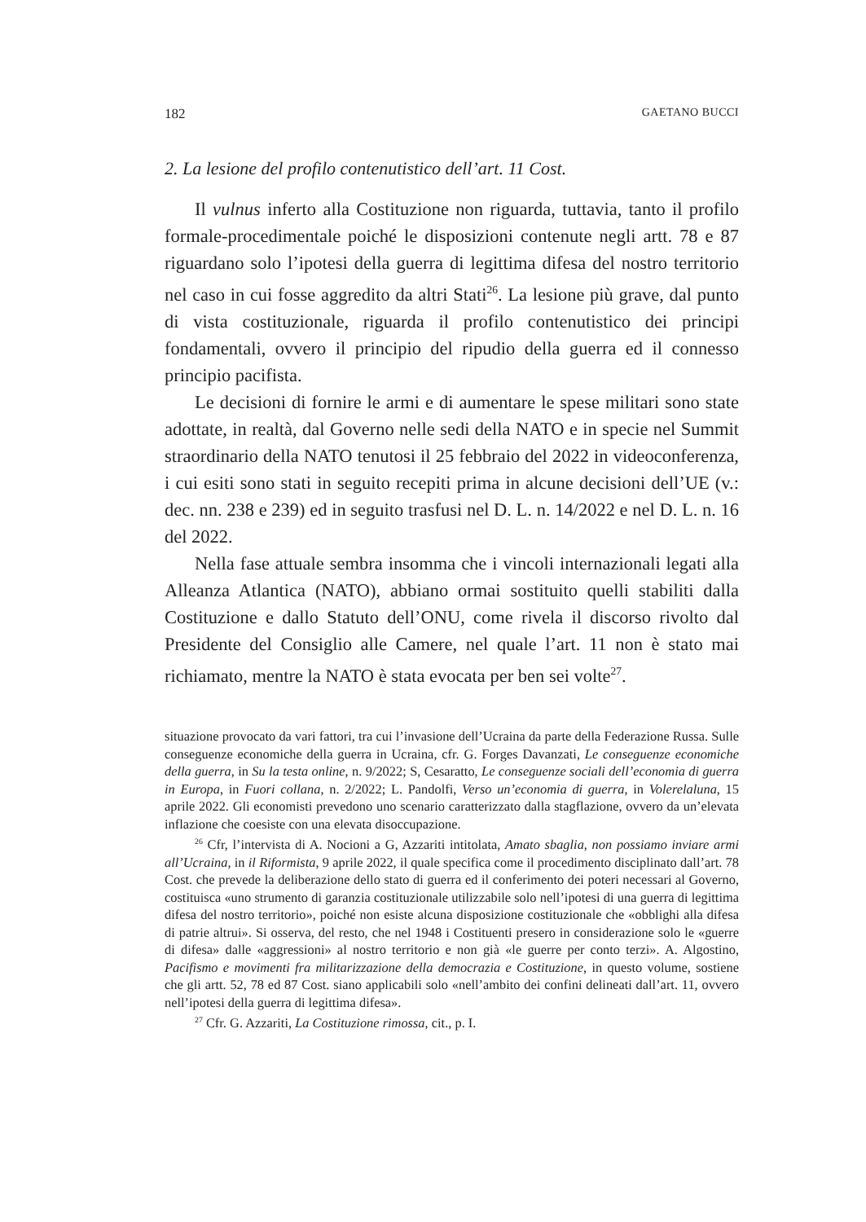182 GAETANO BUCCI
2. La lesione del profilo contenutistico dell’art. 11 Cost.
Il vulnus inferto alla Costituzione non riguarda, tuttavia, tanto il profilo formale-procedimentale poiché le disposizioni contenute negli artt. 78 e 87 riguardano solo l’ipotesi della guerra di legittima difesa del nostro territorio nel caso in cui fosse aggredito da altri Stati<sup>26</sup>. La lesione più grave, dal punto di vista costituzionale, riguarda il profilo contenutistico dei principi fondamentali, ovvero il principio del ripudio della guerra ed il connesso principio pacifista.
Le decisioni di fornire le armi e di aumentare le spese militari sono state adottate, in realtà, dal Governo nelle sedi della NATO e in specie nel Summit straordinario della NATO tenutosi il 25 febbraio del 2022 in videoconferenza, i cui esiti sono stati in seguito recepiti prima in alcune decisioni dell’UE (v.: dec. nn. 238 e 239) ed in seguito trasfusi nel D. L. n. 14/2022 e nel D. L. n. 16 del 2022.
Nella fase attuale sembra insomma che i vincoli internazionali legati alla Alleanza Atlantica (NATO), abbiano ormai sostituito quelli stabiliti dalla Costituzione e dallo Statuto dell’ONU, come rivela il discorso rivolto dal Presidente del Consiglio alle Camere, nel quale l’art. 11 non è stato mai richiamato, mentre la NATO è stata evocata per ben sei volte<sup>27</sup>.
situazione provocato da vari fattori, tra cui l’invasione dell’Ucraina da parte della Federazione Russa. Sulle conseguenze economiche della guerra in Ucraina, cfr. G. Forges Davanzati, Le conseguenze economiche della guerra, in Su la testa online, n. 9/2022; S, Cesaratto, Le conseguenze sociali dell’economia di guerra in Europa, in Fuori collana, n. 2/2022; L. Pandolfi, Verso un’economia di guerra, in Volerelaluna, 15 aprile 2022. Gli economisti prevedono uno scenario caratterizzato dalla stagflazione, ovvero da un’elevata inflazione che coesiste con una elevata disoccupazione.
<sup>26</sup> Cfr, l’intervista di A. Nocioni a G, Azzariti intitolata, Amato sbaglia, non possiamo inviare armi all’Ucraina, in il Riformista, 9 aprile 2022, il quale specifica come il procedimento disciplinato dall’art. 78 Cost. che prevede la deliberazione dello stato di guerra ed il conferimento dei poteri necessari al Governo, costituisca «uno strumento di garanzia costituzionale utilizzabile solo nell’ipotesi di una guerra di legittima difesa del nostro territorio», poiché non esiste alcuna disposizione costituzionale che «obblighi alla difesa di patrie altrui». Si osserva, del resto, che nel 1948 i Costituenti presero in considerazione solo le «guerre di difesa» dalle «aggressioni» al nostro territorio e non già «le guerre per conto terzi». A. Algostino, Pacifismo e movimenti fra militarizzazione della democrazia e Costituzione, in questo volume, sostiene che gli artt. 52, 78 ed 87 Cost. siano applicabili solo «nell’ambito dei confini delineati dall’art. 11, ovvero nell’ipotesi della guerra di legittima difesa».
<sup>27</sup> Cfr. G. Azzariti, La Costituzione rimossa, cit., p. I.